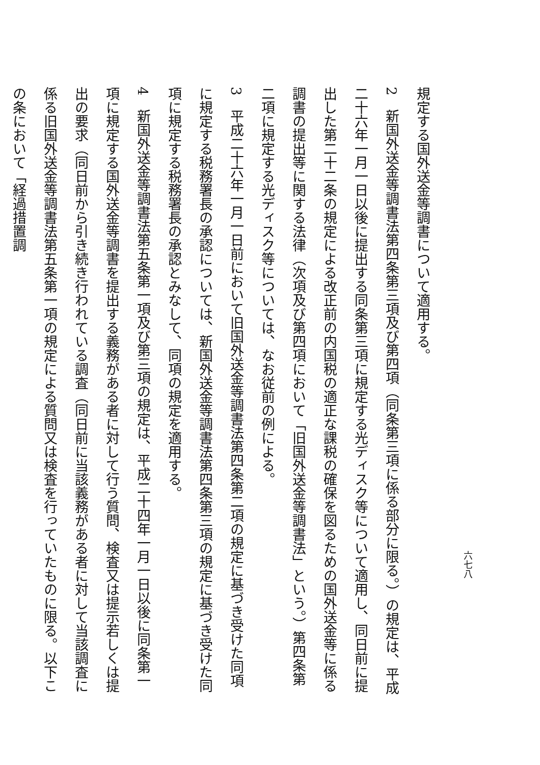規定する国外送金等調書について適用する。
2　新国外送金等調書法第四条第三項及び第四項（同条第三項に係る部分に限る。）の規定は、平成二十六年一月一日以後に提出する同条第三項に規定する光ディスク等について適用し、同日前に提出した第二十二条の規定による改正前の内国税の適正な課税の確保を図るための国外送金等に係る調書の提出等に関する法律（次項及び第四項において「旧国外送金等調書法」という。）第四条第二項に規定する光ディスク等については、なお従前の例による。
3　平成二十六年一月一日前において旧国外送金等調書法第四条第二項の規定に基づき受けた同項に規定する税務署長の承認については、新国外送金等調書法第四条第三項の規定に基づき受けた同項に規定する税務署長の承認とみなして、同項の規定を適用する。
4　新国外送金等調書法第五条第一項及び第三項の規定は、平成二十四年一月一日以後に同条第一項に規定する国外送金等調書を提出する義務がある者に対して行う質問、検査又は提示若しくは提出の要求（同日前から引き続き行われている調査（同日前に当該義務がある者に対して当該調査に係る旧国外送金等調書法第五条第一項の規定による質問又は検査を行っていたものに限る。以下この条において「経過措置調
六七八